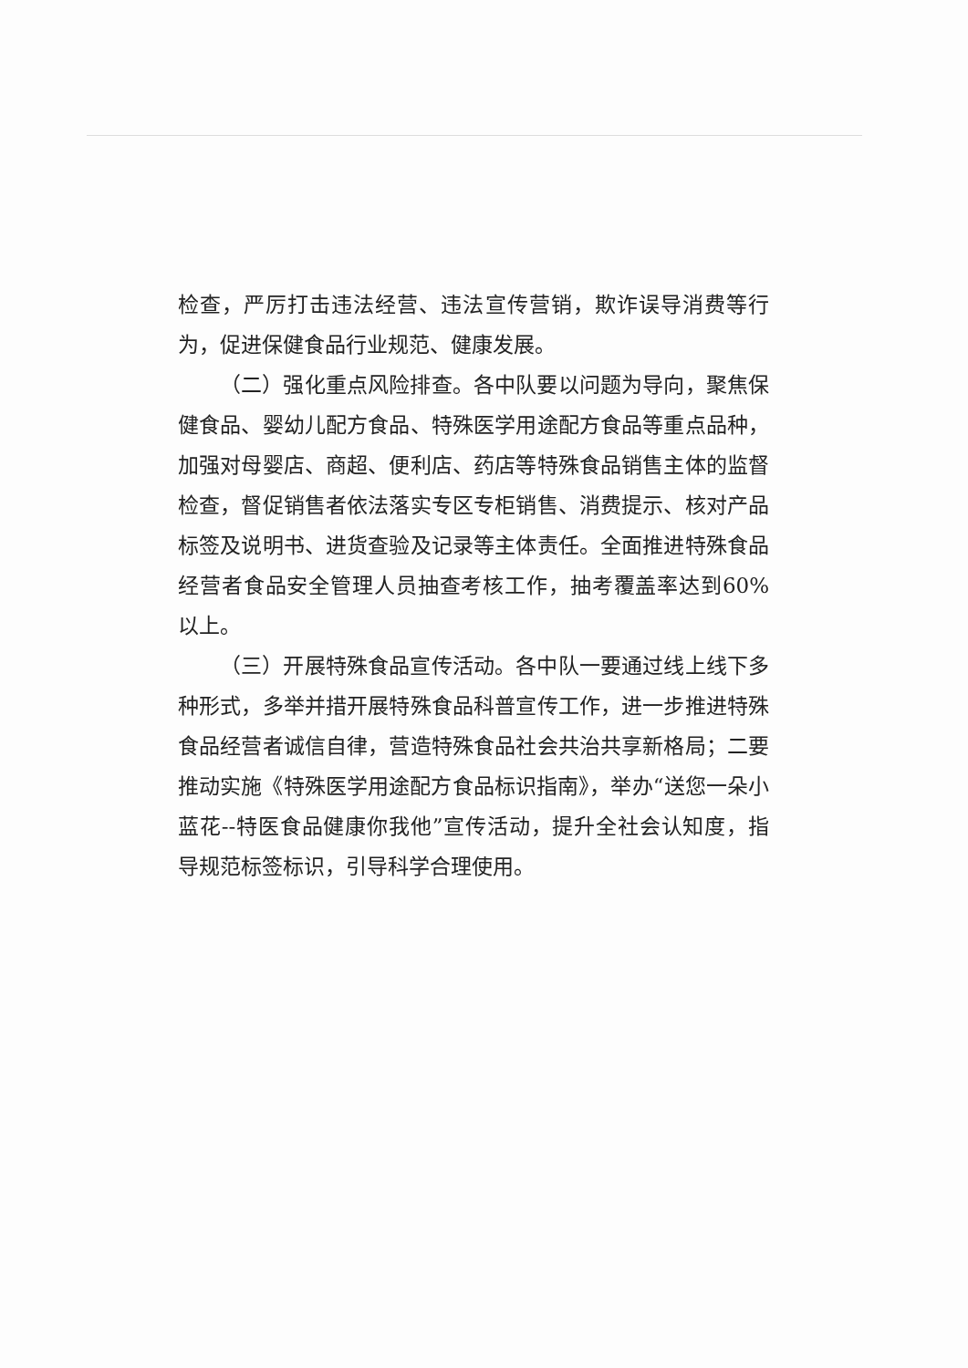检查，严厉打击违法经营、违法宣传营销，欺诈误导消费等行为，促进保健食品行业规范、健康发展。
（二）强化重点风险排查。各中队要以问题为导向，聚焦保健食品、婴幼儿配方食品、特殊医学用途配方食品等重点品种，加强对母婴店、商超、便利店、药店等特殊食品销售主体的监督检查，督促销售者依法落实专区专柜销售、消费提示、核对产品标签及说明书、进货查验及记录等主体责任。全面推进特殊食品经营者食品安全管理人员抽查考核工作，抽考覆盖率达到60%以上。
（三）开展特殊食品宣传活动。各中队一要通过线上线下多种形式，多举并措开展特殊食品科普宣传工作，进一步推进特殊食品经营者诚信自律，营造特殊食品社会共治共享新格局；二要推动实施《特殊医学用途配方食品标识指南》，举办“送您一朵小蓝花--特医食品健康你我他”宣传活动，提升全社会认知度，指导规范标签标识，引导科学合理使用。